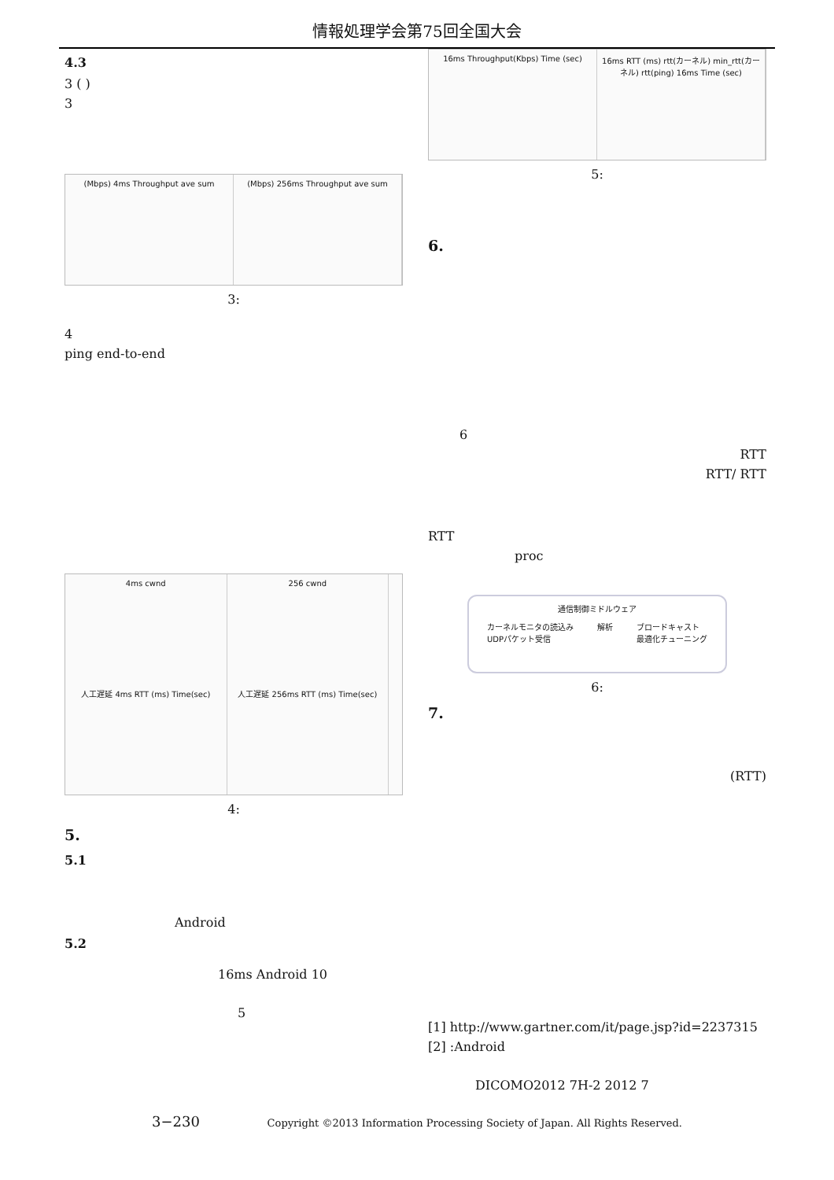情報処理学会第75回全国大会
4.3
3 ( )
3
(Mbps) 4ms Throughput ave sum (Mbps) 256ms Throughput ave sum
3:
4
ping end-to-end
4ms cwnd
256 cwnd
人工遅延 4ms RTT (ms) Time(sec)
人工遅延 256ms RTT (ms) Time(sec)
4:
5.
5.1
Android
5.2
16ms Android 10
5
16ms Throughput(Kbps) Time (sec)
16ms RTT (ms) rtt(カーネル) min_rtt(カーネル) rtt(ping) 16ms Time (sec)
5:
6.
6
RTT
RTT/ RTT
RTT
proc
通信制御ミドルウェア
カーネルモニタの読込み
UDPパケット受信 解析 ブロードキャスト
最適化チューニング
6:
7.
(RTT)
[1] http://www.gartner.com/it/page.jsp?id=2237315
[2] :Android
DICOMO2012 7H-2 2012 7
3−230 Copyright ©2013 Information Processing Society of Japan. All Rights Reserved.